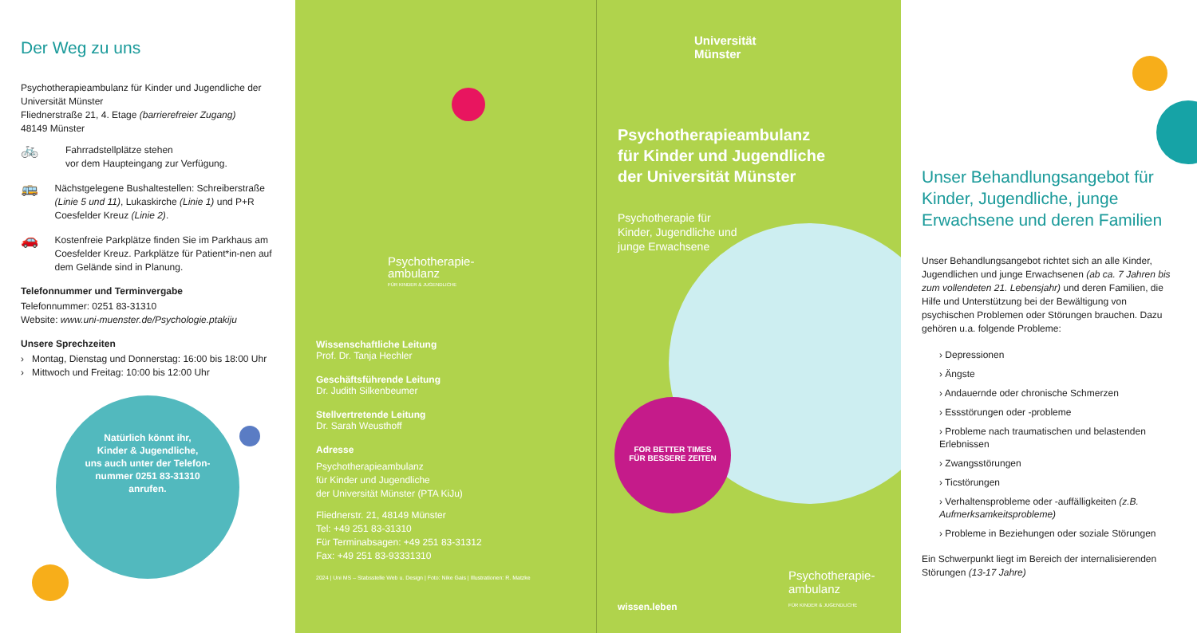Der Weg zu uns
Psychotherapieambulanz für Kinder und Jugendliche der Universität Münster
Fliednerstraße 21, 4. Etage (barrierefreier Zugang)
48149 Münster
🚲 Fahrradstellplätze stehen
vor dem Haupteingang zur Verfügung.
🚌 Nächstgelegene Bushaltestellen: Schreiberstraße (Linie 5 und 11), Lukaskirche (Linie 1) und P+R Coesfelder Kreuz (Linie 2).
🚗 Kostenfreie Parkplätze finden Sie im Parkhaus am Coesfelder Kreuz. Parkplätze für Patient*in-nen auf dem Gelände sind in Planung.
Telefonnummer und Terminvergabe
Telefonnummer: 0251 83-31310
Website: www.uni-muenster.de/Psychologie.ptakiju
Unsere Sprechzeiten
› Montag, Dienstag und Donnerstag: 16:00 bis 18:00 Uhr
› Mittwoch und Freitag: 10:00 bis 12:00 Uhr
Natürlich könnt ihr,
Kinder & Jugendliche,
uns auch unter der Telefon-
nummer 0251 83-31310
anrufen.
Psychotherapie-
ambulanz
FÜR KINDER & JUGENDLICHE
Wissenschaftliche Leitung
Prof. Dr. Tanja Hechler
Geschäftsführende Leitung
Dr. Judith Silkenbeumer
Stellvertretende Leitung
Dr. Sarah Weusthoff
Adresse
Psychotherapieambulanz
für Kinder und Jugendliche
der Universität Münster (PTA KiJu)
Fliednerstr. 21, 48149 Münster
Tel: +49 251 83-31310
Für Terminabsagen: +49 251 83-31312
Fax: +49 251 83-93331310
2024 | Uni MS – Stabsstelle Web u. Design | Foto: Nike Gais | Illustrationen: R. Matzke
Universität
Münster
Psychotherapieambulanz
für Kinder und Jugendliche
der Universität Münster
Psychotherapie für
Kinder, Jugendliche und
junge Erwachsene
FOR BETTER TIMES
FÜR BESSERE ZEITEN
wissen.leben
Psychotherapie-
ambulanz
FÜR KINDER & JUGENDLICHE
Unser Behandlungsangebot für Kinder, Jugendliche, junge Erwachsene und deren Familien
Unser Behandlungsangebot richtet sich an alle Kinder, Jugendlichen und junge Erwachsenen (ab ca. 7 Jahren bis zum vollendeten 21. Lebensjahr) und deren Familien, die Hilfe und Unterstützung bei der Bewältigung von psychischen Problemen oder Störungen brauchen. Dazu gehören u.a. folgende Probleme:
› Depressionen
› Ängste
› Andauernde oder chronische Schmerzen
› Essstörungen oder -probleme
› Probleme nach traumatischen und belastenden Erlebnissen
› Zwangsstörungen
› Ticstörungen
› Verhaltensprobleme oder -auffälligkeiten (z.B. Aufmerksamkeitsprobleme)
› Probleme in Beziehungen oder soziale Störungen
Ein Schwerpunkt liegt im Bereich der internalisierenden Störungen (13-17 Jahre)